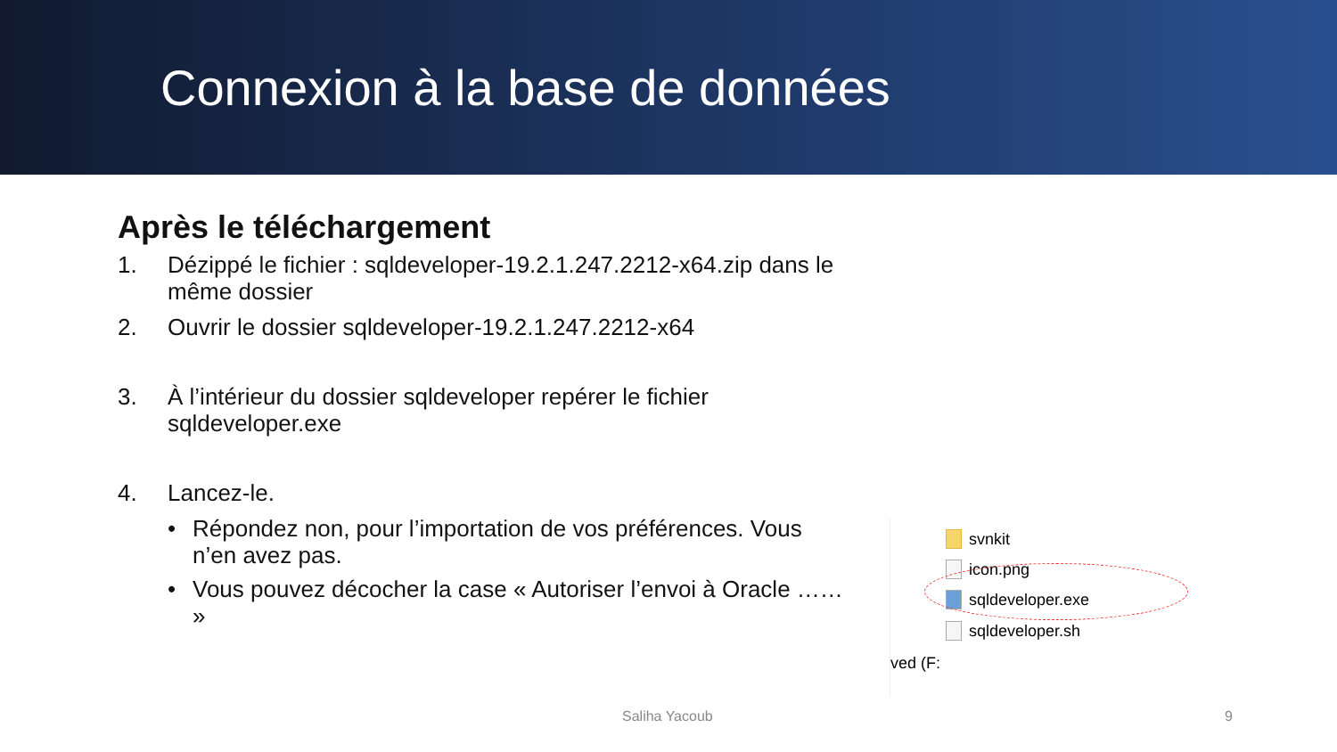Connexion à la base de données
Après le téléchargement
1. Dézippé le fichier : sqldeveloper-19.2.1.247.2212-x64.zip dans le même dossier
2. Ouvrir le dossier sqldeveloper-19.2.1.247.2212-x64
3. À l’intérieur du dossier sqldeveloper repérer le fichier sqldeveloper.exe
4. Lancez-le.
• Répondez non, pour l’importation de vos préférences. Vous n’en avez pas.
• Vous pouvez décocher la case « Autoriser l’envoi à Oracle …… »
svnkit
icon.png
sqldeveloper.exe
sqldeveloper.sh
ved (F:
Saliha Yacoub 9